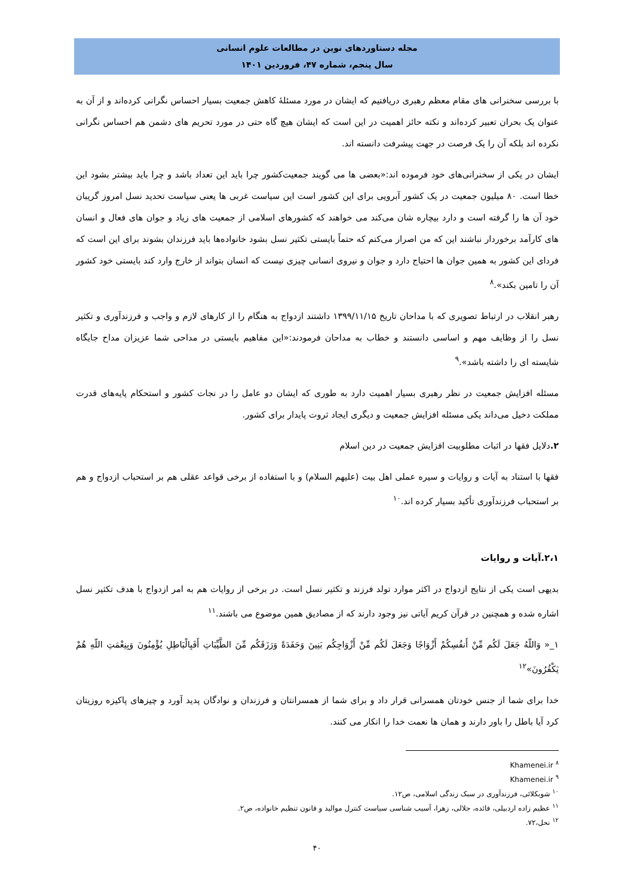مجله دستاوردهای نوین در مطالعات علوم انسانی
سال پنجم، شماره ۴۷، فروردین ۱۴۰۱
با بررسی سخنرانی های مقام معظم رهبری دریافتیم که ایشان در مورد مسئلهٔ کاهش جمعیت بسیار احساس نگرانی کرده‌اند و از آن به عنوان یک بحران تعبیر کرده‌اند و نکته حائز اهمیت در این است که ایشان هیچ گاه حتی در مورد تحریم های دشمن هم احساس نگرانی نکرده اند بلکه آن را یک فرصت در جهت پیشرفت دانسته اند.
ایشان در یکی از سخنرانی‌های خود فرموده اند:«بعضی ها می گویند جمعیت‌کشور چرا باید این تعداد باشد و چرا باید بیشتر بشود این خطا است. ۸۰ میلیون جمعیت در یک کشور آبرویی برای این کشور است این سیاست غربی ها یعنی سیاست تحدید نسل امروز گریبان خود آن ها را گرفته است و دارد بیچاره شان می‌کند می خواهند که کشورهای اسلامی از جمعیت های زیاد و جوان های فعال و انسان های کارآمد برخوردار نباشند این که من اصرار می‌کنم که حتماً بایستی تکثیر نسل بشود خانواده‌ها باید فرزندان بشوند برای این است که فردای این کشور به همین جوان ها احتیاج دارد و جوان و نیروی انسانی چیزی نیست که انسان بتواند از خارج وارد کند بایستی خود کشور آن را تامین بکند».<sup>۸</sup>
رهبر انقلاب در ارتباط تصویری که با مداحان تاریخ ۱۳۹۹/۱۱/۱۵ داشتند ازدواج به هنگام را از کارهای لازم و واجب و فرزندآوری و تکثیر نسل را از وظایف مهم و اساسی دانستند و خطاب به مداحان فرمودند:«این مفاهیم بایستی در مداحی شما عزیزان مداح جایگاه شایسته ای را داشته باشد».<sup>۹</sup>
مسئله افزایش جمعیت در نظر رهبری بسیار اهمیت دارد به طوری که ایشان دو عامل را در نجات کشور و استحکام پایه‌های قدرت مملکت دخیل می‌داند یکی مسئله افزایش جمعیت و دیگری ایجاد ثروت پایدار برای کشور.
۲. دلایل فقها در اثبات مطلوبیت افزایش جمعیت در دین اسلام
فقها با استناد به آیات و روایات و سیره عملی اهل بیت (علیهم السلام) و با استفاده از برخی قواعد عقلی هم بر استحباب ازدواج و هم بر استحباب فرزندآوری تأکید بسیار کرده اند.<sup>۱۰</sup>
۲،۱.آیات و روایات
بدیهی است یکی از نتایج ازدواج در اکثر موارد تولد فرزند و تکثیر نسل است. در برخی از روایات هم به امر ازدواج با هدف تکثیر نسل اشاره شده و همچنین در قرآن کریم آیاتی نیز وجود دارند که از مصادیق همین موضوع می باشند.<sup>۱۱</sup>
۱_« وَاللّهُ جَعَلَ لَكُم مِّنْ أَنفُسِكُمْ أَزْوَاجًا وَجَعَلَ لَكُم مِّنْ أَزْوَاجِكُم بَنِينَ وَحَفَدَةً وَرَزَقَكُم مِّنَ الطَّيِّبَاتِ أَفَبِالْبَاطِلِ يُؤْمِنُونَ وَبِنِعْمَتِ اللّهِ هُمْ يَكْفُرُونَ»<sup>۱۲</sup>
خدا برای شما از جنس خودتان همسرانی قرار داد و برای شما از همسرانتان و فرزندان و نوادگان پدید آورد و چیزهای پاکیزه روزیتان کرد آیا باطل را باور دارند و همان ها نعمت خدا را انکار می کنند.
<sup>۸</sup> Khamenei.ir
<sup>۹</sup> Khamenei.ir
<sup>۱۰</sup> شوبکلائی، فرزندآوری در سبک زندگی اسلامی، ص۱۲.
<sup>۱۱</sup> عظیم زاده اردبیلی، فائده، جلالی، زهرا، آسیب شناسی سیاست کنترل موالید و قانون تنظیم خانواده، ص۲.
<sup>۱۲</sup> نحل،۷۲.
۴۰